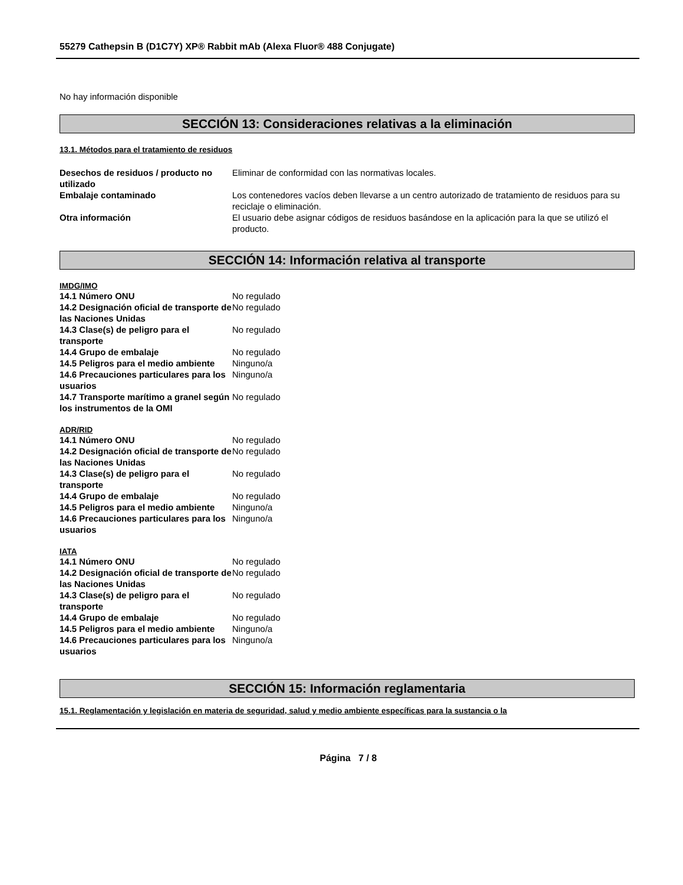55279 Cathepsin B (D1C7Y) XP® Rabbit mAb (Alexa Fluor® 488 Conjugate)
No hay información disponible
SECCIÓN 13: Consideraciones relativas a la eliminación
13.1. Métodos para el tratamiento de residuos
Desechos de residuos / producto no utilizado
Eliminar de conformidad con las normativas locales.
Embalaje contaminado Los contenedores vacíos deben llevarse a un centro autorizado de tratamiento de residuos para su reciclaje o eliminación.
Otra información El usuario debe asignar códigos de residuos basándose en la aplicación para la que se utilizó el producto.
SECCIÓN 14: Información relativa al transporte
IMDG/IMO
14.1 Número ONU No regulado
14.2 Designación oficial de transporte de las Naciones Unidas
No regulado
14.3 Clase(s) de peligro para el transporte
No regulado
14.4 Grupo de embalaje No regulado
14.5 Peligros para el medio ambiente
Ninguno/a
14.6 Precauciones particulares para los usuarios
Ninguno/a
14.7 Transporte marítimo a granel según los instrumentos de la OMI
No regulado
ADR/RID
14.1 Número ONU No regulado
14.2 Designación oficial de transporte de las Naciones Unidas
No regulado
14.3 Clase(s) de peligro para el transporte
No regulado
14.4 Grupo de embalaje No regulado
14.5 Peligros para el medio ambiente
Ninguno/a
14.6 Precauciones particulares para los usuarios
Ninguno/a
IATA
14.1 Número ONU No regulado
14.2 Designación oficial de transporte de las Naciones Unidas
No regulado
14.3 Clase(s) de peligro para el transporte
No regulado
14.4 Grupo de embalaje No regulado
14.5 Peligros para el medio ambiente
Ninguno/a
14.6 Precauciones particulares para los usuarios
Ninguno/a
SECCIÓN 15: Información reglamentaria
15.1. Reglamentación y legislación en materia de seguridad, salud y medio ambiente específicas para la sustancia o la
Página 7 / 8